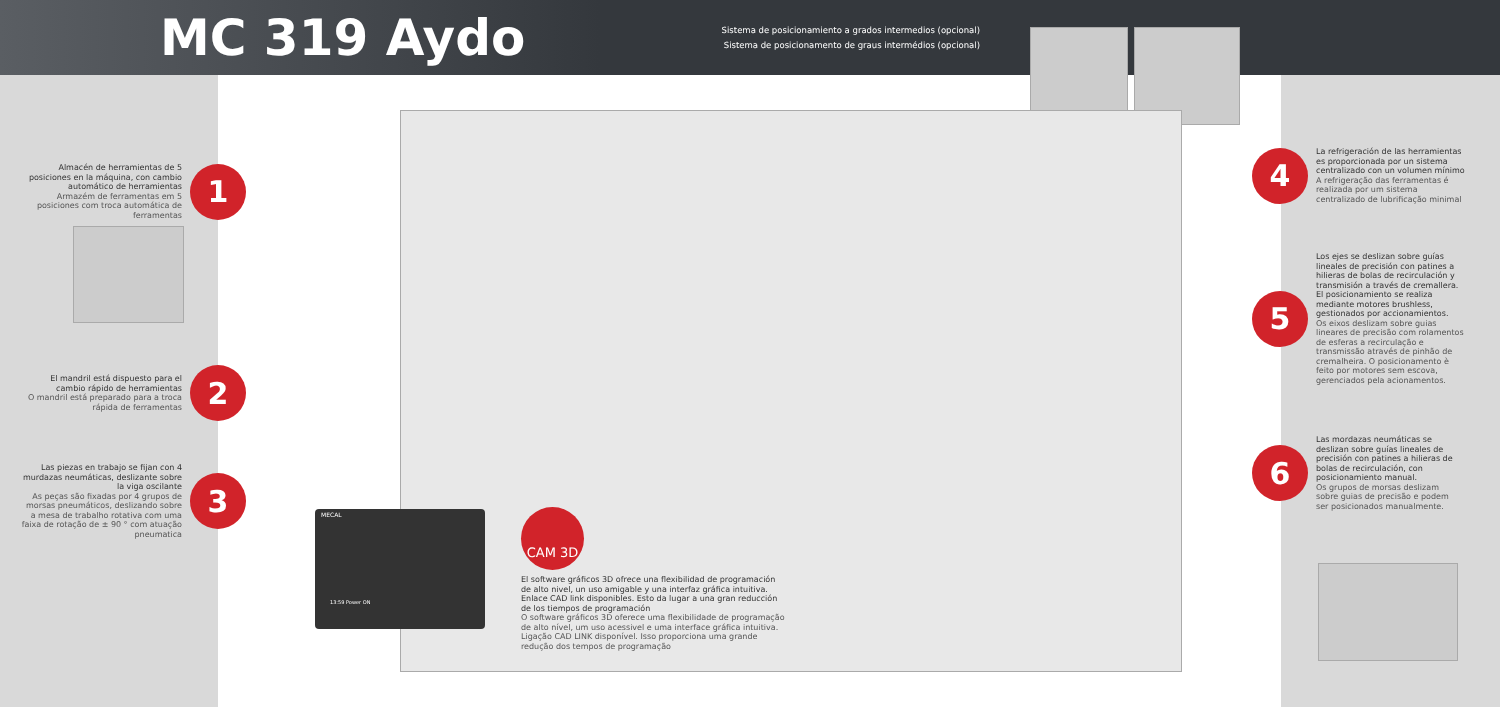MC 319 Aydo
Sistema de posicionamiento a grados intermedios (opcional)
Sistema de posicionamento de graus intermédios (opcional)
Almacén de herramientas de 5 posiciones en la máquina, con cambio automático de herramientas
Armazém de ferramentas em 5 posiciones com troca automática de ferramentas
1
El mandril está dispuesto para el cambio rápido de herramientas
O mandril está preparado para a troca rápida de ferramentas
2
Las piezas en trabajo se fijan con 4 murdazas neumáticas, deslizante sobre la viga oscilante
As peças são fixadas por 4 grupos de morsas pneumáticos, deslizando sobre a mesa de trabalho rotativa com uma faixa de rotação de ± 90 ° com atuação pneumatica
3
4
La refrigeración de las herramientas es proporcionada por un sistema centralizado con un volumen mínimo
A refrigeração das ferramentas é realizada por um sistema centralizado de lubrificação minimal
5
Los ejes se deslizan sobre guías lineales de precisión con patines a hilieras de bolas de recirculación y transmisión a través de cremallera. El posicionamiento se realiza mediante motores brushless, gestionados por accionamientos.
Os eixos deslizam sobre guias lineares de precisão com rolamentos de esferas a recirculação e transmissão através de pinhão de cremalheira. O posicionamento è feito por motores sem escova, gerenciados pela acionamentos.
6
Las mordazas neumáticas se deslizan sobre guías lineales de precisión con patines a hilieras de bolas de recirculación, con posicionamiento manual.
Os grupos de morsas deslizam sobre guias de precisão e podem ser posicionados manualmente.
MECAL
13:59 Power ON
CAM 3D
El software gráficos 3D ofrece una flexibilidad de programación de alto nivel, un uso amigable y una interfaz gráfica intuitiva. Enlace CAD link disponibles. Esto da lugar a una gran reducción de los tiempos de programación
O software gráficos 3D oferece uma flexibilidade de programação de alto nível, um uso acessivel e uma interface gráfica intuitiva. Ligação CAD LINK disponível. Isso proporciona uma grande redução dos tempos de programação